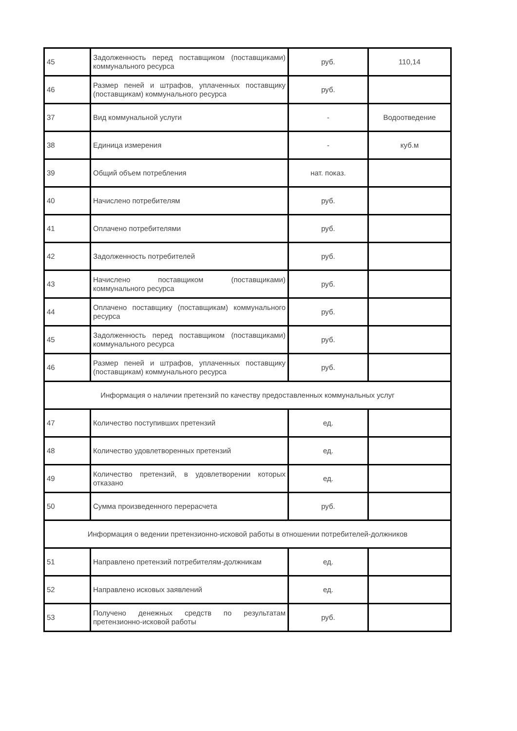| 45 | Задолженность перед поставщиком (поставщиками) коммунального ресурса | руб. | 110,14 |
| 46 | Размер пеней и штрафов, уплаченных поставщику (поставщикам) коммунального ресурса | руб. | |
| 37 | Вид коммунальной услуги | - | Водоотведение |
| 38 | Единица измерения | - | куб.м |
| 39 | Общий объем потребления | нат. показ. | |
| 40 | Начислено потребителям | руб. | |
| 41 | Оплачено потребителями | руб. | |
| 42 | Задолженность потребителей | руб. | |
| 43 | Начислено поставщиком (поставщиками) коммунального ресурса | руб. | |
| 44 | Оплачено поставщику (поставщикам) коммунального ресурса | руб. | |
| 45 | Задолженность перед поставщиком (поставщиками) коммунального ресурса | руб. | |
| 46 | Размер пеней и штрафов, уплаченных поставщику (поставщикам) коммунального ресурса | руб. | |
| Информация о наличии претензий по качеству предоставленных коммунальных услуг | | | |
| 47 | Количество поступивших претензий | ед. | |
| 48 | Количество удовлетворенных претензий | ед. | |
| 49 | Количество претензий, в удовлетворении которых отказано | ед. | |
| 50 | Сумма произведенного перерасчета | руб. | |
| Информация о ведении претензионно-исковой работы в отношении потребителей-должников | | | |
| 51 | Направлено претензий потребителям-должникам | ед. | |
| 52 | Направлено исковых заявлений | ед. | |
| 53 | Получено денежных средств по результатам претензионно-исковой работы | руб. | |